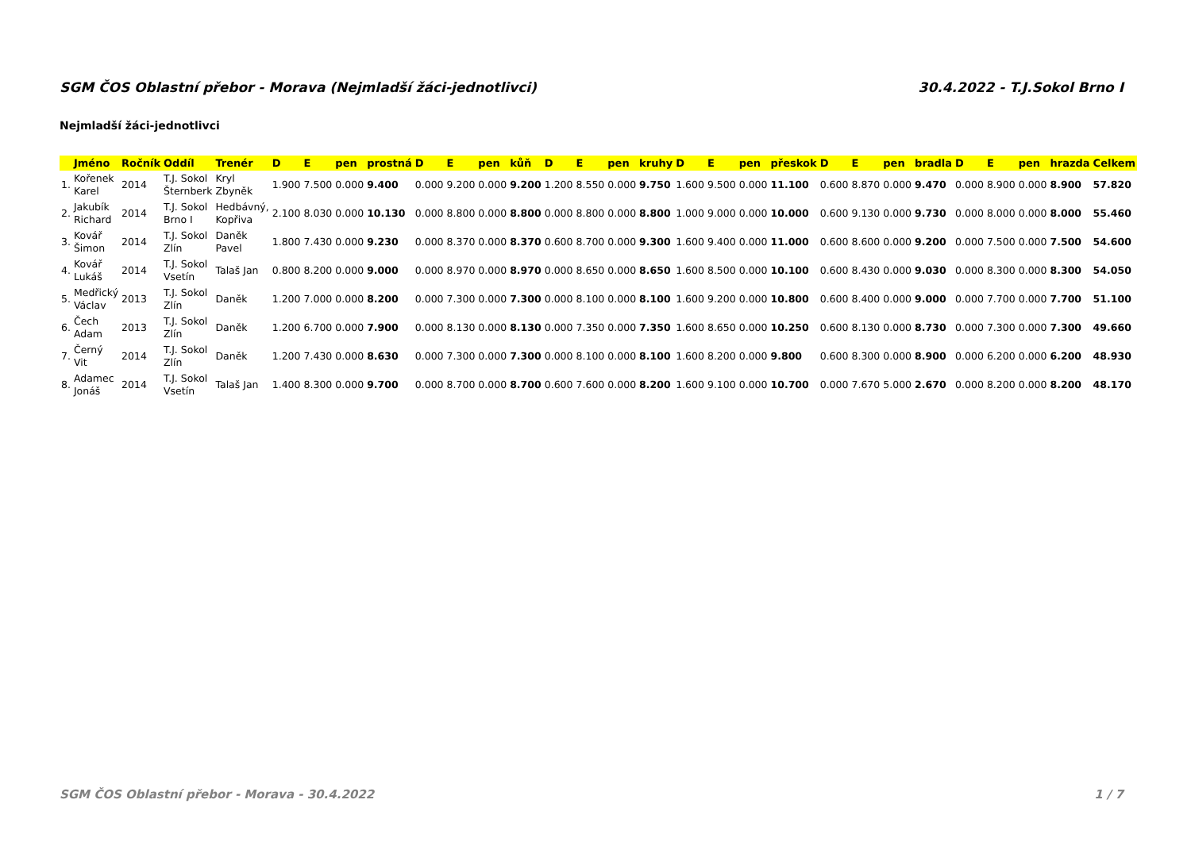SGM ČOS Oblastní přebor - Morava (Nejmladší žáci-jednotlivci) 30.4.2022 - T.J.Sokol Brno I
Nejmladší žáci-jednotlivci
| | Jméno | Ročník | Oddíl | Trenér | D | E | pen | prostná | D | E | pen | kůň | D | E | pen | kruhy | D | E | pen | přeskok | D | E | pen | bradla | D | E | pen | hrazda | Celkem |
| --- | --- | --- | --- | --- | --- | --- | --- | --- | --- | --- | --- | --- | --- | --- | --- | --- | --- | --- | --- | --- | --- | --- | --- | --- | --- | --- | --- | --- | --- |
| 1. | Kořenek Karel | 2014 | T.J. Sokol Šternberk | Kryl Zbyněk | 1.900 | 7.500 | 0.000 | 9.400 | 0.000 | 9.200 | 0.000 | 9.200 | 1.200 | 8.550 | 0.000 | 9.750 | 1.600 | 9.500 | 0.000 | 11.100 | 0.600 | 8.870 | 0.000 | 9.470 | 0.000 | 8.900 | 0.000 | 8.900 | 57.820 |
| 2. | Jakubík Richard | 2014 | T.J. Sokol Brno I | Hedbávný, Kopřiva | 2.100 | 8.030 | 0.000 | 10.130 | 0.000 | 8.800 | 0.000 | 8.800 | 0.000 | 8.800 | 0.000 | 8.800 | 1.000 | 9.000 | 0.000 | 10.000 | 0.600 | 9.130 | 0.000 | 9.730 | 0.000 | 8.000 | 0.000 | 8.000 | 55.460 |
| 3. | Kovář Šimon | 2014 | T.J. Sokol Zlín | Daněk Pavel | 1.800 | 7.430 | 0.000 | 9.230 | 0.000 | 8.370 | 0.000 | 8.370 | 0.600 | 8.700 | 0.000 | 9.300 | 1.600 | 9.400 | 0.000 | 11.000 | 0.600 | 8.600 | 0.000 | 9.200 | 0.000 | 7.500 | 0.000 | 7.500 | 54.600 |
| 4. | Kovář Lukáš | 2014 | T.J. Sokol Vsetín | Talaš Jan | 0.800 | 8.200 | 0.000 | 9.000 | 0.000 | 8.970 | 0.000 | 8.970 | 0.000 | 8.650 | 0.000 | 8.650 | 1.600 | 8.500 | 0.000 | 10.100 | 0.600 | 8.430 | 0.000 | 9.030 | 0.000 | 8.300 | 0.000 | 8.300 | 54.050 |
| 5. | Medřický Václav | 2013 | T.J. Sokol Zlín | Daněk | 1.200 | 7.000 | 0.000 | 8.200 | 0.000 | 7.300 | 0.000 | 7.300 | 0.000 | 8.100 | 0.000 | 8.100 | 1.600 | 9.200 | 0.000 | 10.800 | 0.600 | 8.400 | 0.000 | 9.000 | 0.000 | 7.700 | 0.000 | 7.700 | 51.100 |
| 6. | Čech Adam | 2013 | T.J. Sokol Zlín | Daněk | 1.200 | 6.700 | 0.000 | 7.900 | 0.000 | 8.130 | 0.000 | 8.130 | 0.000 | 7.350 | 0.000 | 7.350 | 1.600 | 8.650 | 0.000 | 10.250 | 0.600 | 8.130 | 0.000 | 8.730 | 0.000 | 7.300 | 0.000 | 7.300 | 49.660 |
| 7. | Černý Vit | 2014 | T.J. Sokol Zlín | Daněk | 1.200 | 7.430 | 0.000 | 8.630 | 0.000 | 7.300 | 0.000 | 7.300 | 0.000 | 8.100 | 0.000 | 8.100 | 1.600 | 8.200 | 0.000 | 9.800 | 0.600 | 8.300 | 0.000 | 8.900 | 0.000 | 6.200 | 0.000 | 6.200 | 48.930 |
| 8. | Adamec Jonáš | 2014 | T.J. Sokol Vsetín | Talaš Jan | 1.400 | 8.300 | 0.000 | 9.700 | 0.000 | 8.700 | 0.000 | 8.700 | 0.600 | 7.600 | 0.000 | 8.200 | 1.600 | 9.100 | 0.000 | 10.700 | 0.000 | 7.670 | 5.000 | 2.670 | 0.000 | 8.200 | 0.000 | 8.200 | 48.170 |
SGM ČOS Oblastní přebor - Morava - 30.4.2022 1 / 7